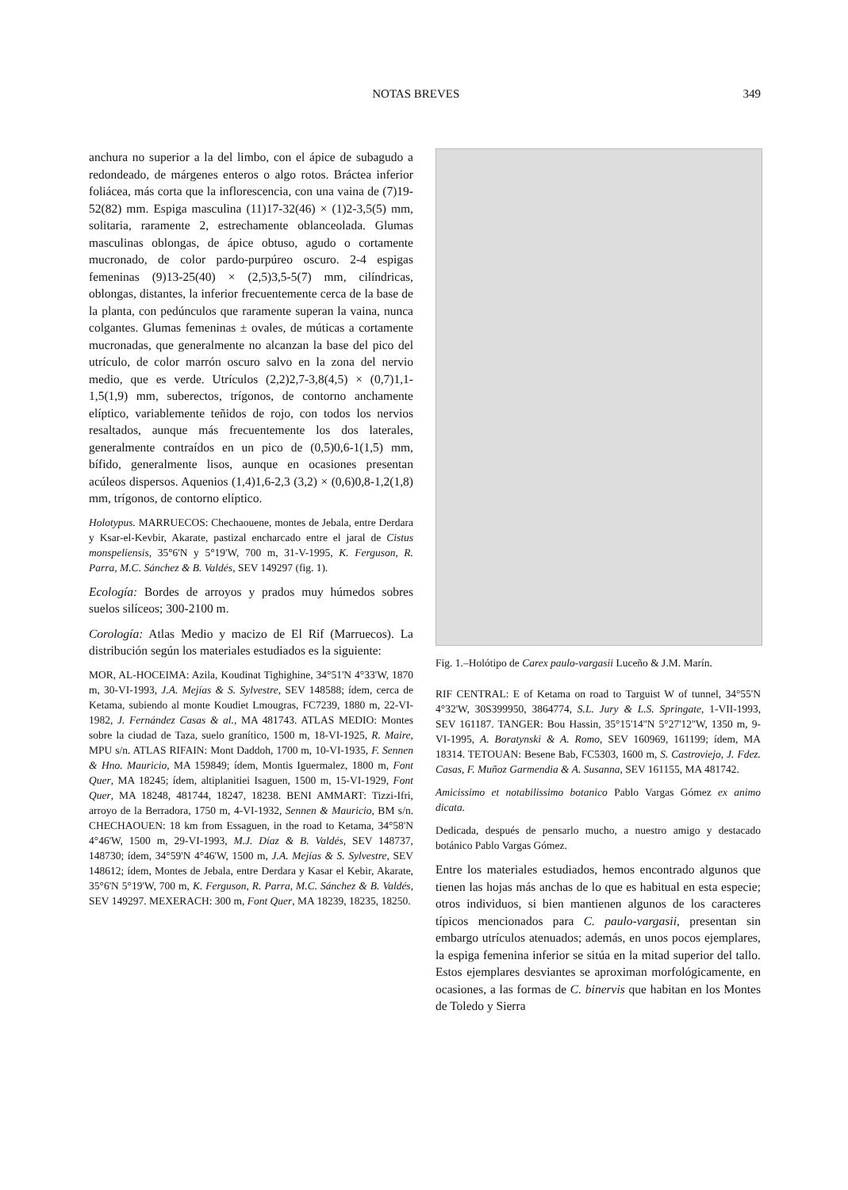NOTAS BREVES 349
anchura no superior a la del limbo, con el ápice de subagudo a redondeado, de márgenes enteros o algo rotos. Bráctea inferior foliácea, más corta que la inflorescencia, con una vaina de (7)19-52(82) mm. Espiga masculina (11)17-32(46) × (1)2-3,5(5) mm, solitaria, raramente 2, estrechamente oblanceolada. Glumas masculinas oblongas, de ápice obtuso, agudo o cortamente mucronado, de color pardo-purpúreo oscuro. 2-4 espigas femeninas (9)13-25(40) × (2,5)3,5-5(7) mm, cilíndricas, oblongas, distantes, la inferior frecuentemente cerca de la base de la planta, con pedúnculos que raramente superan la vaina, nunca colgantes. Glumas femeninas ± ovales, de múticas a cortamente mucronadas, que generalmente no alcanzan la base del pico del utrículo, de color marrón oscuro salvo en la zona del nervio medio, que es verde. Utrículos (2,2)2,7-3,8(4,5) × (0,7)1,1-1,5(1,9) mm, suberectos, trígonos, de contorno anchamente elíptico, variablemente teñidos de rojo, con todos los nervios resaltados, aunque más frecuentemente los dos laterales, generalmente contraídos en un pico de (0,5)0,6-1(1,5) mm, bífido, generalmente lisos, aunque en ocasiones presentan acúleos dispersos. Aquenios (1,4)1,6-2,3 (3,2) × (0,6)0,8-1,2(1,8) mm, trígonos, de contorno elíptico.
Holotypus. MARRUECOS: Chechaouene, montes de Jebala, entre Derdara y Ksar-el-Kevbir, Akarate, pastizal encharcado entre el jaral de Cistus monspeliensis, 35°6'N y 5°19'W, 700 m, 31-V-1995, K. Ferguson, R. Parra, M.C. Sánchez & B. Valdés, SEV 149297 (fig. 1).
Ecología: Bordes de arroyos y prados muy húmedos sobres suelos silíceos; 300-2100 m.
Corología: Atlas Medio y macizo de El Rif (Marruecos). La distribución según los materiales estudiados es la siguiente:
MOR, AL-HOCEIMA: Azila, Koudinat Tighighine, 34°51'N 4°33'W, 1870 m, 30-VI-1993, J.A. Mejías & S. Sylvestre, SEV 148588; ídem, cerca de Ketama, subiendo al monte Koudiet Lmougras, FC7239, 1880 m, 22-VI-1982, J. Fernández Casas & al., MA 481743. ATLAS MEDIO: Montes sobre la ciudad de Taza, suelo granítico, 1500 m, 18-VI-1925, R. Maire, MPU s/n. ATLAS RIFAIN: Mont Daddoh, 1700 m, 10-VI-1935, F. Sennen & Hno. Mauricio, MA 159849; ídem, Montis Iguermalez, 1800 m, Font Quer, MA 18245; ídem, altiplanitiei Isaguen, 1500 m, 15-VI-1929, Font Quer, MA 18248, 481744, 18247, 18238. BENI AMMART: Tizzi-Ifri, arroyo de la Berradora, 1750 m, 4-VI-1932, Sennen & Mauricio, BM s/n. CHECHAOUEN: 18 km from Essaguen, in the road to Ketama, 34°58'N 4°46'W, 1500 m, 29-VI-1993, M.J. Díaz & B. Valdés, SEV 148737, 148730; ídem, 34°59'N 4°46'W, 1500 m, J.A. Mejías & S. Sylvestre, SEV 148612; ídem, Montes de Jebala, entre Derdara y Kasar el Kebir, Akarate, 35°6'N 5°19'W, 700 m, K. Ferguson, R. Parra, M.C. Sánchez & B. Valdés, SEV 149297. MEXERACH: 300 m, Font Quer, MA 18239, 18235, 18250.
Fig. 1.–Holótipo de Carex paulo-vargasii Luceño & J.M. Marín.
RIF CENTRAL: E of Ketama on road to Targuist W of tunnel, 34°55'N 4°32'W, 30S399950, 3864774, S.L. Jury & L.S. Springate, 1-VII-1993, SEV 161187. TANGER: Bou Hassin, 35°15'14''N 5°27'12''W, 1350 m, 9-VI-1995, A. Boratynski & A. Romo, SEV 160969, 161199; ídem, MA 18314. TETOUAN: Besene Bab, FC5303, 1600 m, S. Castroviejo, J. Fdez. Casas, F. Muñoz Garmendia & A. Susanna, SEV 161155, MA 481742.
Amicissimo et notabilissimo botanico Pablo Vargas Gómez ex animo dicata.
Dedicada, después de pensarlo mucho, a nuestro amigo y destacado botánico Pablo Vargas Gómez.
Entre los materiales estudiados, hemos encontrado algunos que tienen las hojas más anchas de lo que es habitual en esta especie; otros individuos, si bien mantienen algunos de los caracteres típicos mencionados para C. paulo-vargasii, presentan sin embargo utrículos atenuados; además, en unos pocos ejemplares, la espiga femenina inferior se sitúa en la mitad superior del tallo. Estos ejemplares desviantes se aproximan morfológicamente, en ocasiones, a las formas de C. binervis que habitan en los Montes de Toledo y Sierra